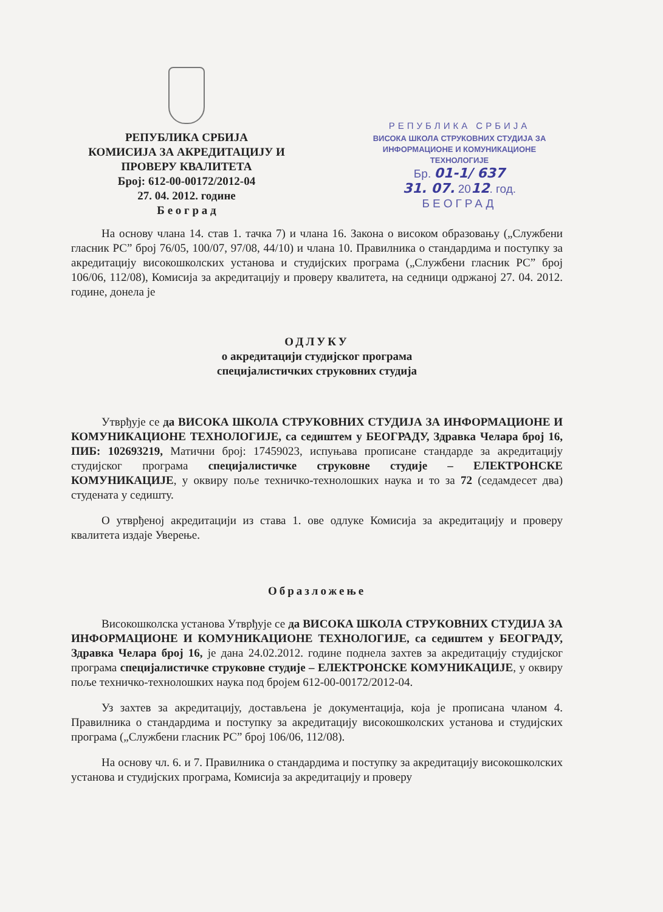РЕПУБЛИКА СРБИЈА
КОМИСИЈА ЗА АКРЕДИТАЦИЈУ И
ПРОВЕРУ КВАЛИТЕТА
Број: 612-00-00172/2012-04
27. 04. 2012. године
Б е о г р а д
РЕПУБЛИКА СРБИЈА
ВИСОКА ШКОЛА СТРУКОВНИХ СТУДИЈА ЗА
ИНФОРМАЦИОНЕ И КОМУНИКАЦИОНЕ ТЕХНОЛОГИЈЕ
Бр. 01-1/ 637
31. 07. 2012. год.
БЕОГРАД
На основу члана 14. став 1. тачка 7) и члана 16. Закона о високом образовању („Службени гласник РС” број 76/05, 100/07, 97/08, 44/10) и члана 10. Правилника о стандардима и поступку за акредитацију високошколских установа и студијских програма („Службени гласник РС” број 106/06, 112/08), Комисија за акредитацију и проверу квалитета, на седници одржаној 27. 04. 2012. године, донела је
ОДЛУКУ
о акредитацији студијског програма
специјалистичких струковних студија
Утврђује се да ВИСОКА ШКОЛА СТРУКОВНИХ СТУДИЈА ЗА ИНФОРМАЦИОНЕ И КОМУНИКАЦИОНЕ ТЕХНОЛОГИЈЕ, са седиштем у БЕОГРАДУ, Здравка Челара број 16, ПИБ: 102693219, Матични број: 17459023, испуњава прописане стандарде за акредитацију студијског програма специјалистичке струковне студије – ЕЛЕКТРОНСКЕ КОМУНИКАЦИЈЕ, у оквиру поље техничко-технолошких наука и то за 72 (седамдесет два) студената у седишту.
О утврђеној акредитацији из става 1. ове одлуке Комисија за акредитацију и проверу квалитета издаје Уверење.
Образложење
Високошколска установа Утврђује се да ВИСОКА ШКОЛА СТРУКОВНИХ СТУДИЈА ЗА ИНФОРМАЦИОНЕ И КОМУНИКАЦИОНЕ ТЕХНОЛОГИЈЕ, са седиштем у БЕОГРАДУ, Здравка Челара број 16, је дана 24.02.2012. године поднела захтев за акредитацију студијског програма специјалистичке струковне студије – ЕЛЕКТРОНСКЕ КОМУНИКАЦИЈЕ, у оквиру поље техничко-технолошких наука под бројем 612-00-00172/2012-04.
Уз захтев за акредитацију, достављена је документација, која је прописана чланом 4. Правилника о стандардима и поступку за акредитацију високошколских установа и студијских програма („Службени гласник РС” број 106/06, 112/08).
На основу чл. 6. и 7. Правилника о стандардима и поступку за акредитацију високошколских установа и студијских програма, Комисија за акредитацију и проверу